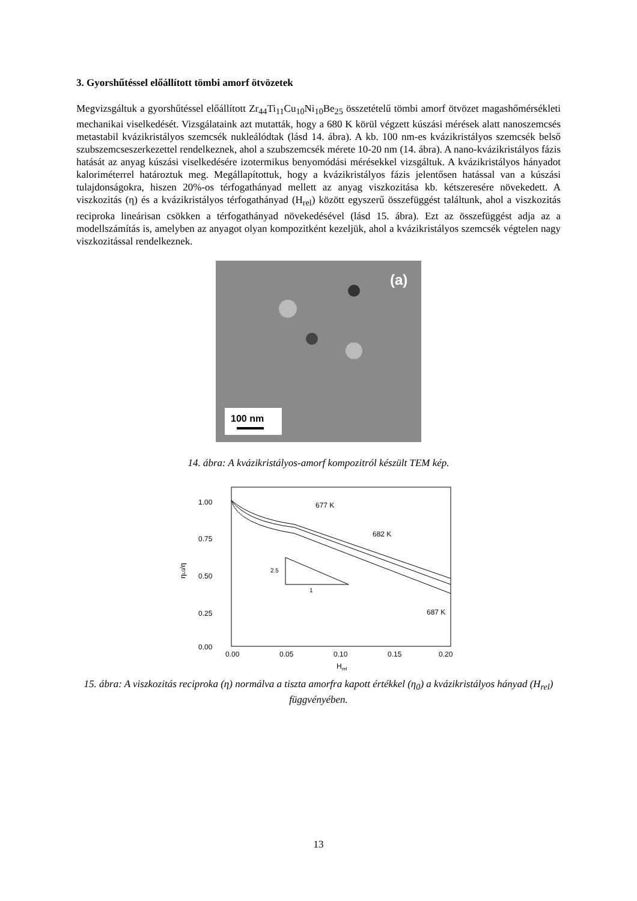3. Gyorshűtéssel előállított tömbi amorf ötvözetek
Megvizsgáltuk a gyorshűtéssel előállított Zr<sub>44</sub>Ti<sub>11</sub>Cu<sub>10</sub>Ni<sub>10</sub>Be<sub>25</sub> összetételű tömbi amorf ötvözet magashőmérsékleti mechanikai viselkedését. Vizsgálataink azt mutatták, hogy a 680 K körül végzett kúszási mérések alatt nanoszemcsés metastabil kvázikristályos szemcsék nukleálódtak (lásd 14. ábra). A kb. 100 nm-es kvázikristályos szemcsék belső szubszemcseszerkezettel rendelkeznek, ahol a szubszemcsék mérete 10-20 nm (14. ábra). A nano-kvázikristályos fázis hatását az anyag kúszási viselkedésére izotermikus benyomódási mérésekkel vizsgáltuk. A kvázikristályos hányadot kaloriméterrel határoztuk meg. Megállapítottuk, hogy a kvázikristályos fázis jelentősen hatással van a kúszási tulajdonságokra, hiszen 20%-os térfogathányad mellett az anyag viszkozitása kb. kétszeresére növekedett. A viszkozitás (η) és a kvázikristályos térfogathányad (H<sub>rel</sub>) között egyszerű összefüggést találtunk, ahol a viszkozitás reciproka lineárisan csökken a térfogathányad növekedésével (lásd 15. ábra). Ezt az összefüggést adja az a modellszámítás is, amelyben az anyagot olyan kompozitként kezeljük, ahol a kvázikristályos szemcsék végtelen nagy viszkozitással rendelkeznek.
(a)
100 nm
14. ábra: A kvázikristályos-amorf kompozitról készült TEM kép.
1.00
0.75
0.50
0.25
0.00
0.00
0.05
0.10
0.15
0.20
Hrel
ηL0/η
677 K
682 K
687 K
2.5
1
15. ábra: A viszkozitás reciproka (η) normálva a tiszta amorfra kapott értékkel (η<sub>0</sub>) a kvázikristályos hányad (H<sub>rel</sub>) függvényében.
13